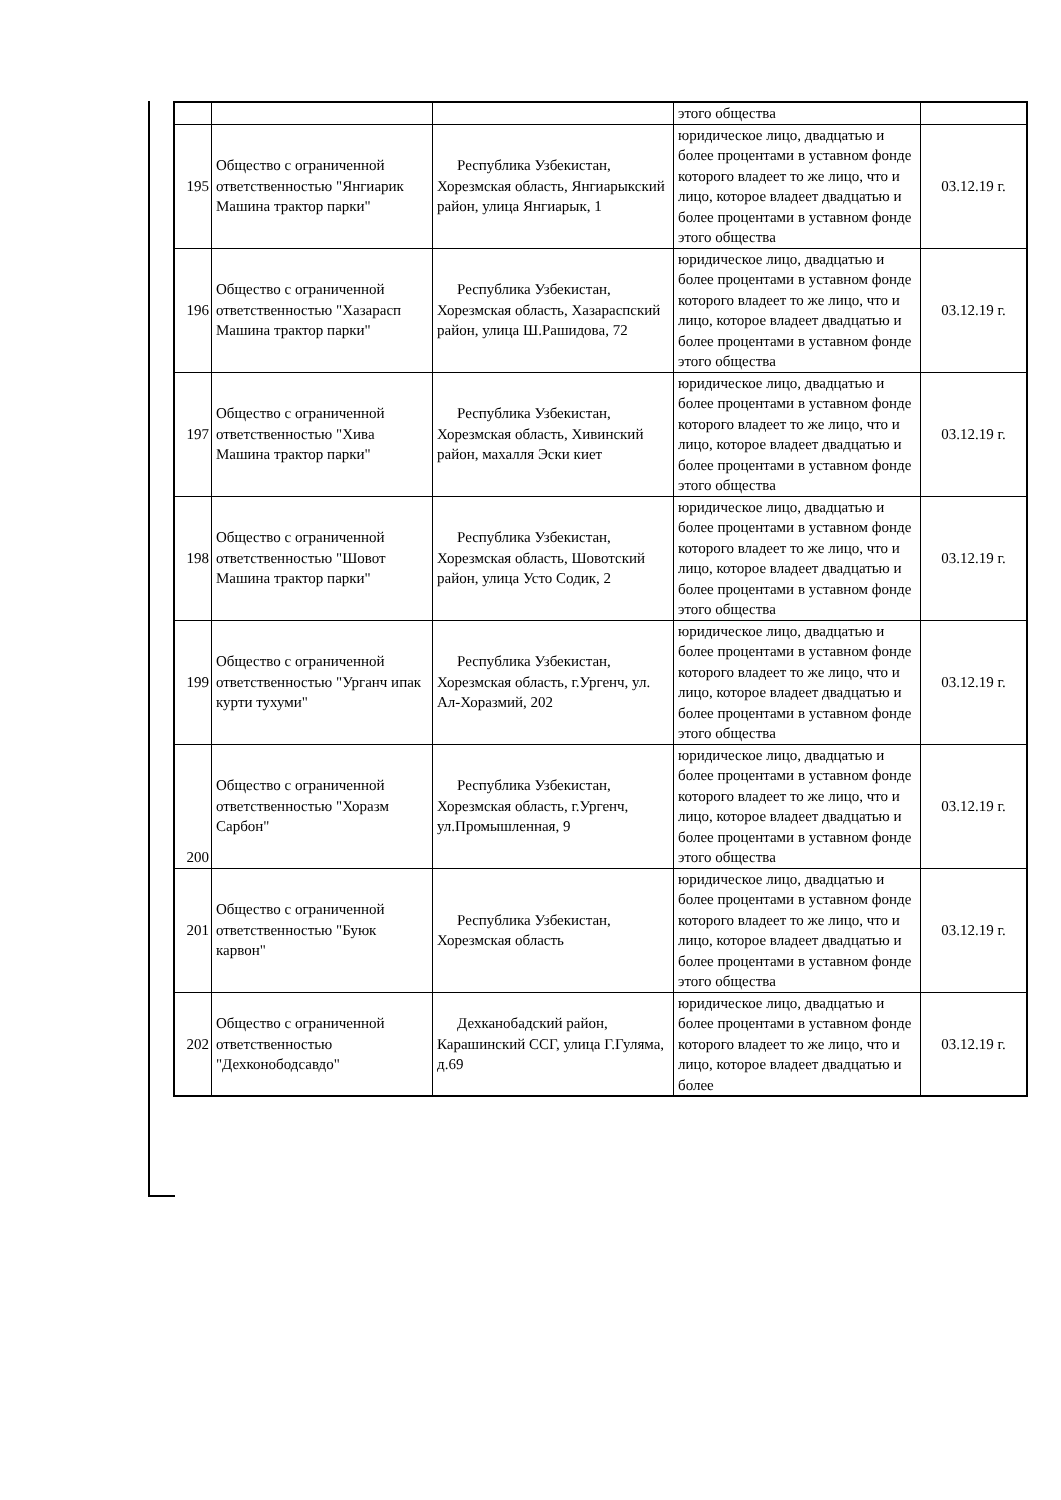| | | | этого общества | |
| 195 | Общество с ограниченной ответственностью "Янгиарик Машина трактор парки" | Республика Узбекистан, Хорезмская область, Янгиарыкский район, улица Янгиарык, 1 | юридическое лицо, двадцатью и более процентами в уставном фонде которого владеет то же лицо, что и лицо, которое владеет двадцатью и более процентами в уставном фонде этого общества | 03.12.19 г. |
| 196 | Общество с ограниченной ответственностью "Хазарасп Машина трактор парки" | Республика Узбекистан, Хорезмская область, Хазараспский район, улица Ш.Рашидова, 72 | юридическое лицо, двадцатью и более процентами в уставном фонде которого владеет то же лицо, что и лицо, которое владеет двадцатью и более процентами в уставном фонде этого общества | 03.12.19 г. |
| 197 | Общество с ограниченной ответственностью "Хива Машина трактор парки" | Республика Узбекистан, Хорезмская область, Хивинский район, махалля Эски киет | юридическое лицо, двадцатью и более процентами в уставном фонде которого владеет то же лицо, что и лицо, которое владеет двадцатью и более процентами в уставном фонде этого общества | 03.12.19 г. |
| 198 | Общество с ограниченной ответственностью "Шовот Машина трактор парки" | Республика Узбекистан, Хорезмская область, Шовотский район, улица Усто Содик, 2 | юридическое лицо, двадцатью и более процентами в уставном фонде которого владеет то же лицо, что и лицо, которое владеет двадцатью и более процентами в уставном фонде этого общества | 03.12.19 г. |
| 199 | Общество с ограниченной ответственностью "Урганч ипак курти тухуми" | Республика Узбекистан, Хорезмская область, г.Ургенч, ул. Ал-Хоразмий, 202 | юридическое лицо, двадцатью и более процентами в уставном фонде которого владеет то же лицо, что и лицо, которое владеет двадцатью и более процентами в уставном фонде этого общества | 03.12.19 г. |
| 200 | Общество с ограниченной ответственностью "Хоразм Сарбон" | Республика Узбекистан, Хорезмская область, г.Ургенч, ул.Промышленная, 9 | юридическое лицо, двадцатью и более процентами в уставном фонде которого владеет то же лицо, что и лицо, которое владеет двадцатью и более процентами в уставном фонде этого общества | 03.12.19 г. |
| 201 | Общество с ограниченной ответственностью "Буюк карвон" | Республика Узбекистан, Хорезмская область | юридическое лицо, двадцатью и более процентами в уставном фонде которого владеет то же лицо, что и лицо, которое владеет двадцатью и более процентами в уставном фонде этого общества | 03.12.19 г. |
| 202 | Общество с ограниченной ответственностью "Дехконободсавдо" | Дехканобадский район, Карашинский ССГ, улица Г.Гуляма, д.69 | юридическое лицо, двадцатью и более процентами в уставном фонде которого владеет то же лицо, что и лицо, которое владеет двадцатью и более | 03.12.19 г. |